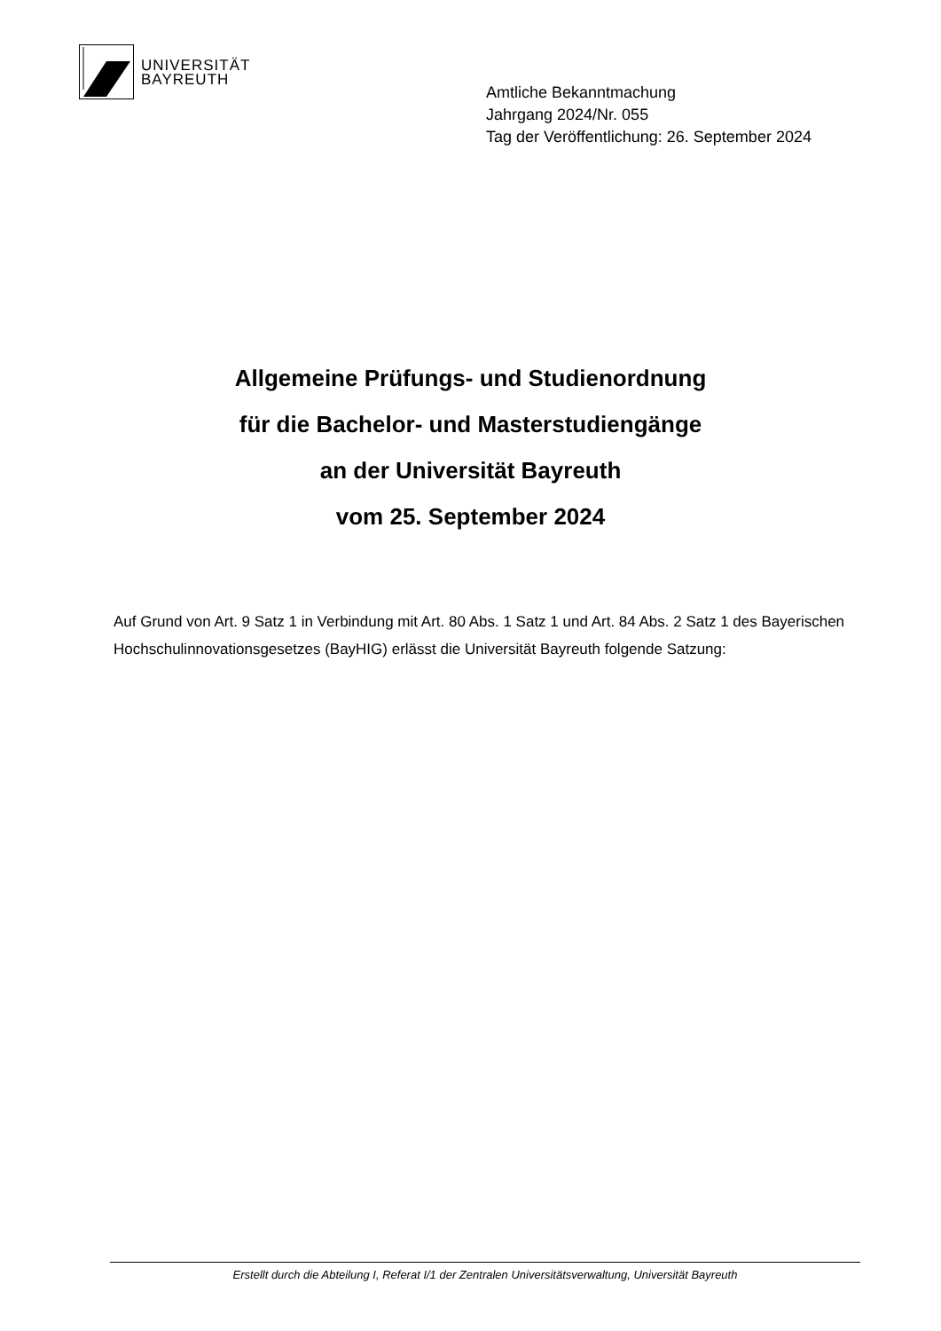UNIVERSITÄT
BAYREUTH
Amtliche Bekanntmachung
Jahrgang 2024/Nr. 055
Tag der Veröffentlichung: 26. September 2024
Allgemeine Prüfungs- und Studienordnung
für die Bachelor- und Masterstudiengänge
an der Universität Bayreuth
vom 25. September 2024
Auf Grund von Art. 9 Satz 1 in Verbindung mit Art. 80 Abs. 1 Satz 1 und Art. 84 Abs. 2 Satz 1 des Bayerischen Hochschulinnovationsgesetzes (BayHIG) erlässt die Universität Bayreuth folgende Satzung:
Erstellt durch die Abteilung I, Referat I/1 der Zentralen Universitätsverwaltung, Universität Bayreuth